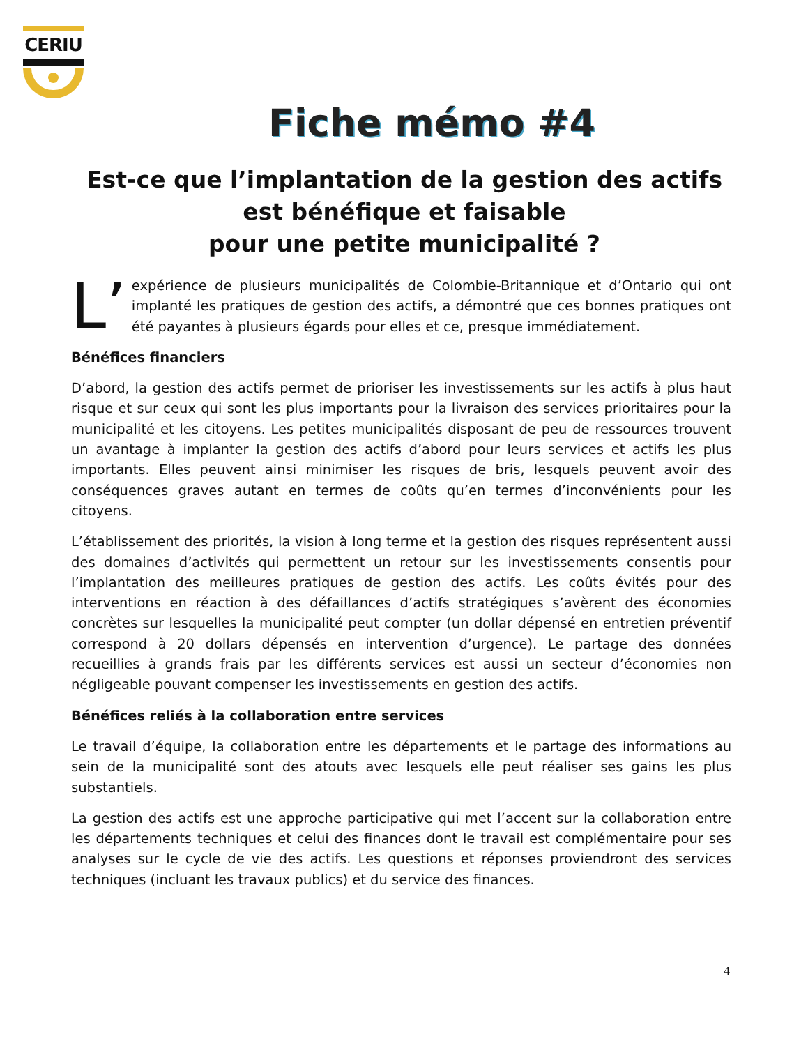CERIU
Fiche mémo #4
Est-ce que l’implantation de la gestion des actifs
est bénéfique et faisable
pour une petite municipalité ?
L’ expérience de plusieurs municipalités de Colombie-Britannique et d’Ontario qui ont implanté les pratiques de gestion des actifs, a démontré que ces bonnes pratiques ont été payantes à plusieurs égards pour elles et ce, presque immédiatement.
Bénéfices financiers
D’abord, la gestion des actifs permet de prioriser les investissements sur les actifs à plus haut risque et sur ceux qui sont les plus importants pour la livraison des services prioritaires pour la municipalité et les citoyens. Les petites municipalités disposant de peu de ressources trouvent un avantage à implanter la gestion des actifs d’abord pour leurs services et actifs les plus importants. Elles peuvent ainsi minimiser les risques de bris, lesquels peuvent avoir des conséquences graves autant en termes de coûts qu’en termes d’inconvénients pour les citoyens.
L’établissement des priorités, la vision à long terme et la gestion des risques représentent aussi des domaines d’activités qui permettent un retour sur les investissements consentis pour l’implantation des meilleures pratiques de gestion des actifs. Les coûts évités pour des interventions en réaction à des défaillances d’actifs stratégiques s’avèrent des économies concrètes sur lesquelles la municipalité peut compter (un dollar dépensé en entretien préventif correspond à 20 dollars dépensés en intervention d’urgence). Le partage des données recueillies à grands frais par les différents services est aussi un secteur d’économies non négligeable pouvant compenser les investissements en gestion des actifs.
Bénéfices reliés à la collaboration entre services
Le travail d’équipe, la collaboration entre les départements et le partage des informations au sein de la municipalité sont des atouts avec lesquels elle peut réaliser ses gains les plus substantiels.
La gestion des actifs est une approche participative qui met l’accent sur la collaboration entre les départements techniques et celui des finances dont le travail est complémentaire pour ses analyses sur le cycle de vie des actifs. Les questions et réponses proviendront des services techniques (incluant les travaux publics) et du service des finances.
4